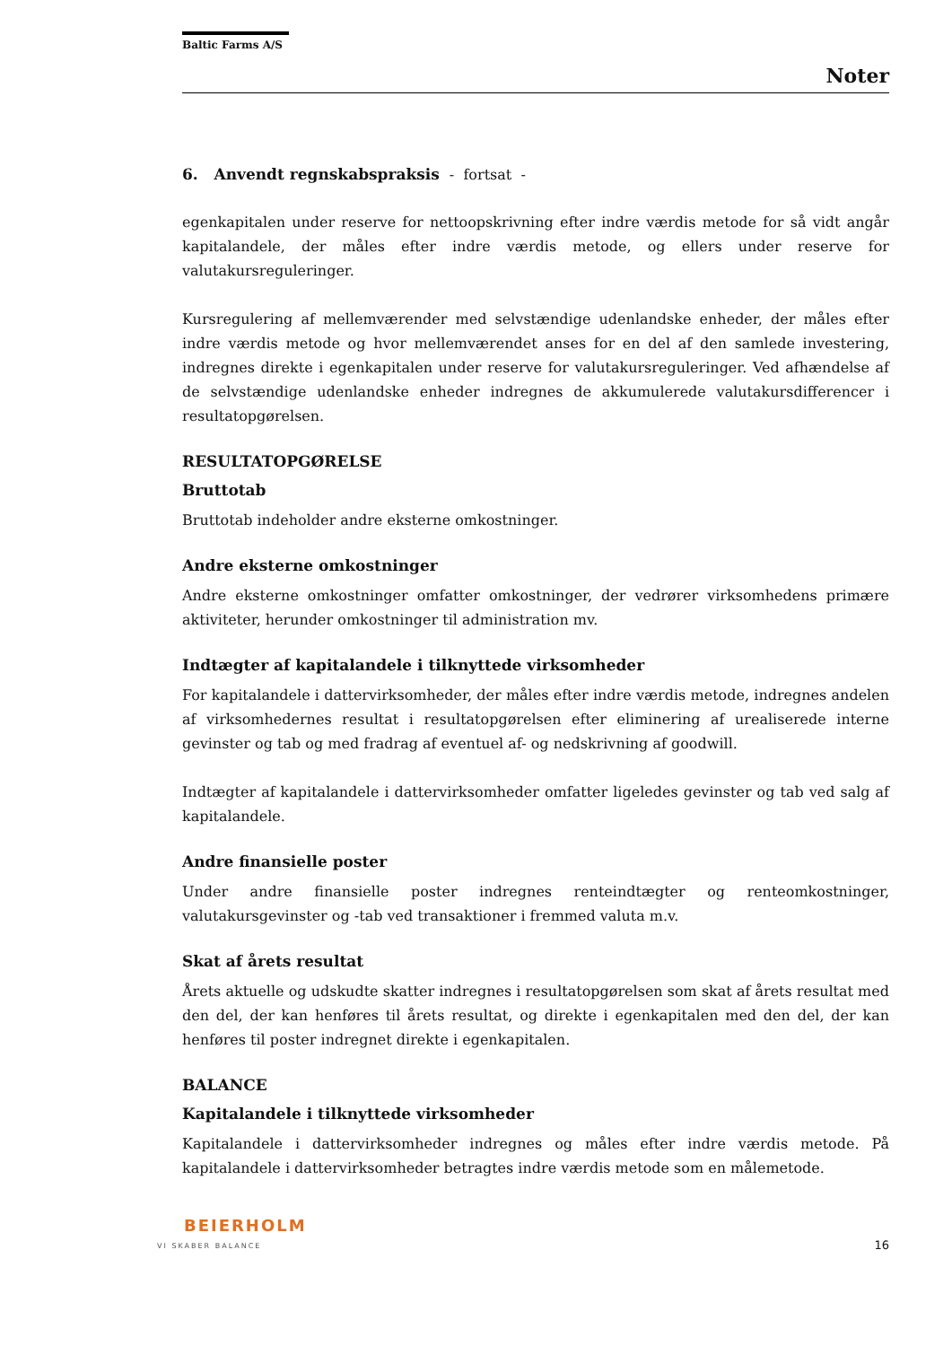Baltic Farms A/S
Noter
6. Anvendt regnskabspraksis - fortsat -
egenkapitalen under reserve for nettoopskrivning efter indre værdis metode for så vidt angår kapitalandele, der måles efter indre værdis metode, og ellers under reserve for valutakursreguleringer.
Kursregulering af mellemværender med selvstændige udenlandske enheder, der måles efter indre værdis metode og hvor mellemværendet anses for en del af den samlede investering, indregnes direkte i egenkapitalen under reserve for valutakursreguleringer. Ved afhændelse af de selvstændige udenlandske enheder indregnes de akkumulerede valutakursdifferencer i resultatopgørelsen.
RESULTATOPGØRELSE
Bruttotab
Bruttotab indeholder andre eksterne omkostninger.
Andre eksterne omkostninger
Andre eksterne omkostninger omfatter omkostninger, der vedrører virksomhedens primære aktiviteter, herunder omkostninger til administration mv.
Indtægter af kapitalandele i tilknyttede virksomheder
For kapitalandele i dattervirksomheder, der måles efter indre værdis metode, indregnes andelen af virksomhedernes resultat i resultatopgørelsen efter eliminering af urealiserede interne gevinster og tab og med fradrag af eventuel af- og nedskrivning af goodwill.
Indtægter af kapitalandele i dattervirksomheder omfatter ligeledes gevinster og tab ved salg af kapitalandele.
Andre finansielle poster
Under andre finansielle poster indregnes renteindtægter og renteomkostninger, valutakursgevinster og -tab ved transaktioner i fremmed valuta m.v.
Skat af årets resultat
Årets aktuelle og udskudte skatter indregnes i resultatopgørelsen som skat af årets resultat med den del, der kan henføres til årets resultat, og direkte i egenkapitalen med den del, der kan henføres til poster indregnet direkte i egenkapitalen.
BALANCE
Kapitalandele i tilknyttede virksomheder
Kapitalandele i dattervirksomheder indregnes og måles efter indre værdis metode. På kapitalandele i dattervirksomheder betragtes indre værdis metode som en målemetode.
BEIERHOLM
VI SKABER BALANCE
16